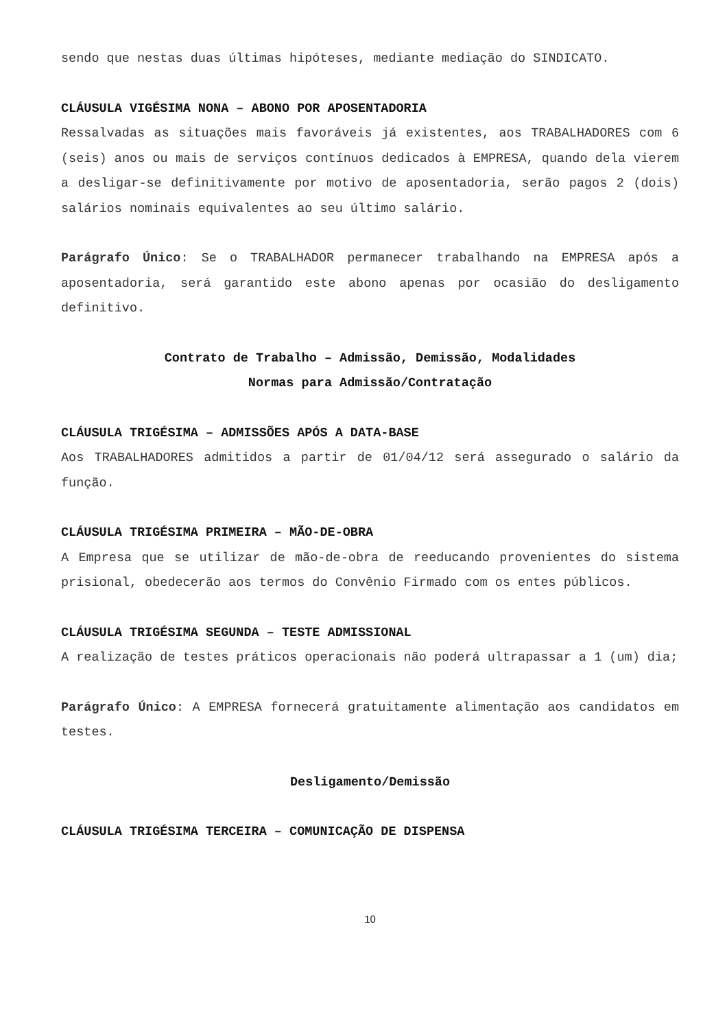sendo que nestas duas últimas hipóteses, mediante mediação do SINDICATO.
CLÁUSULA VIGÉSIMA NONA – ABONO POR APOSENTADORIA
Ressalvadas as situações mais favoráveis já existentes, aos TRABALHADORES com 6 (seis) anos ou mais de serviços contínuos dedicados à EMPRESA, quando dela vierem a desligar-se definitivamente por motivo de aposentadoria, serão pagos 2 (dois) salários nominais equivalentes ao seu último salário.
Parágrafo Único: Se o TRABALHADOR permanecer trabalhando na EMPRESA após a aposentadoria, será garantido este abono apenas por ocasião do desligamento definitivo.
Contrato de Trabalho – Admissão, Demissão, Modalidades
Normas para Admissão/Contratação
CLÁUSULA TRIGÉSIMA – ADMISSÕES APÓS A DATA-BASE
Aos TRABALHADORES admitidos a partir de 01/04/12 será assegurado o salário da função.
CLÁUSULA TRIGÉSIMA PRIMEIRA – MÃO-DE-OBRA
A Empresa que se utilizar de mão-de-obra de reeducando provenientes do sistema prisional, obedecerão aos termos do Convênio Firmado com os entes públicos.
CLÁUSULA TRIGÉSIMA SEGUNDA – TESTE ADMISSIONAL
A realização de testes práticos operacionais não poderá ultrapassar a 1 (um) dia;
Parágrafo Único: A EMPRESA fornecerá gratuitamente alimentação aos candidatos em testes.
Desligamento/Demissão
CLÁUSULA TRIGÉSIMA TERCEIRA – COMUNICAÇÃO DE DISPENSA
10